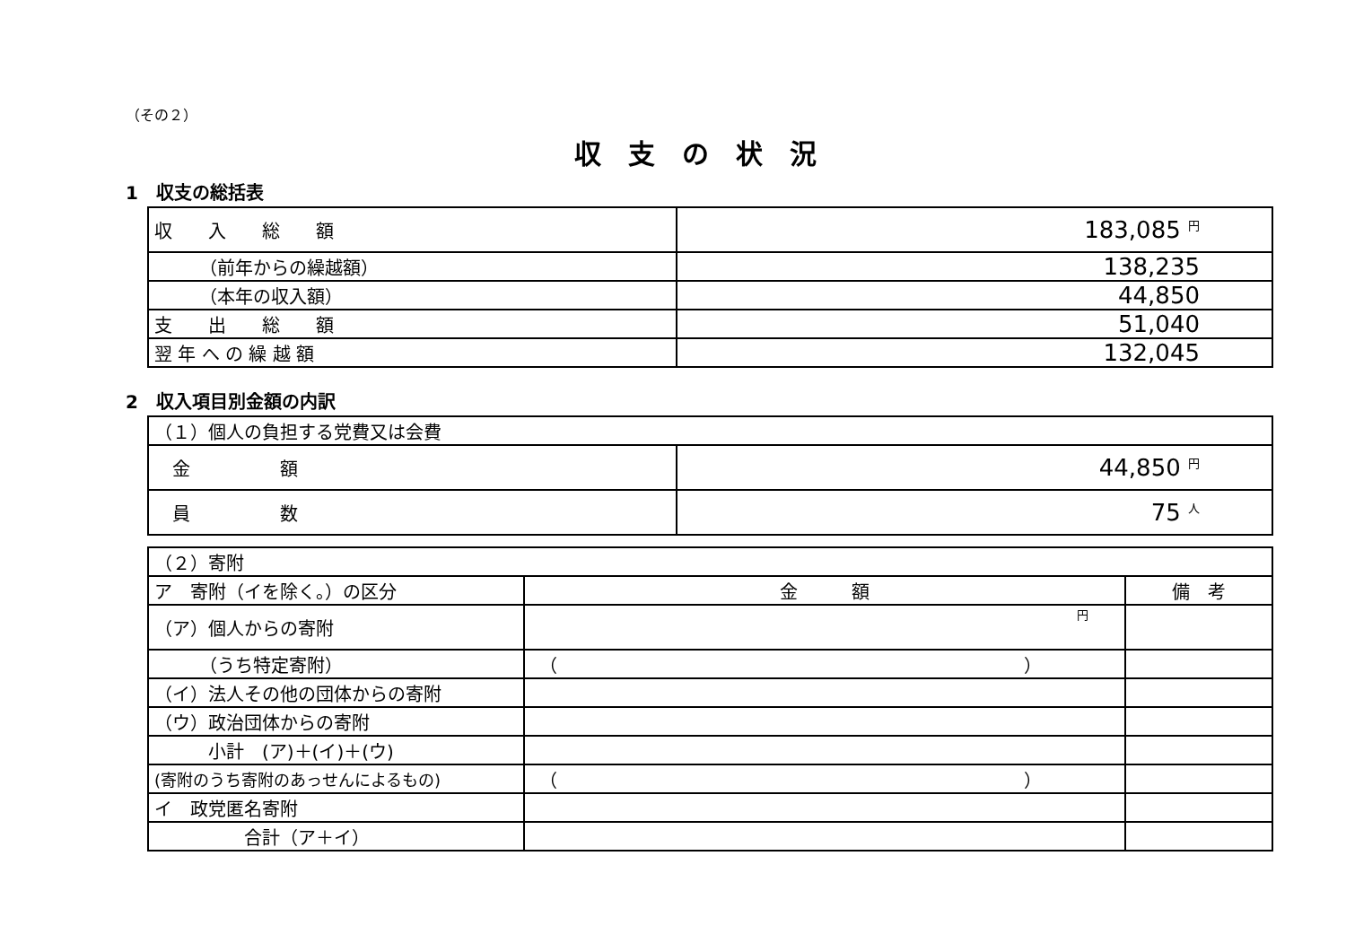（その２）
収支の状況
1　収支の総括表
| 収 入 総 額 | 183,085 円 |
| （前年からの繰越額） | 138,235 |
| （本年の収入額） | 44,850 |
| 支 出 総 額 | 51,040 |
| 翌 年 へ の 繰 越 額 | 132,045 |
2　収入項目別金額の内訳
| （１）個人の負担する党費又は会費 | |
| 金 額 | 44,850 円 |
| 員 数 | 75 人 |
| （２）寄附 | | |
| ア 寄附（イを除く。）の区分 | 金 額 | 備 考 |
| （ア）個人からの寄附 | 円 | |
| （うち特定寄附） | （ ） | |
| （イ）法人その他の団体からの寄附 | | |
| （ウ）政治団体からの寄附 | | |
| 小計 (ア)＋(イ)＋(ウ) | | |
| (寄附のうち寄附のあっせんによるもの) | （ ） | |
| イ 政党匿名寄附 | | |
| 合計（ア＋イ） | | |